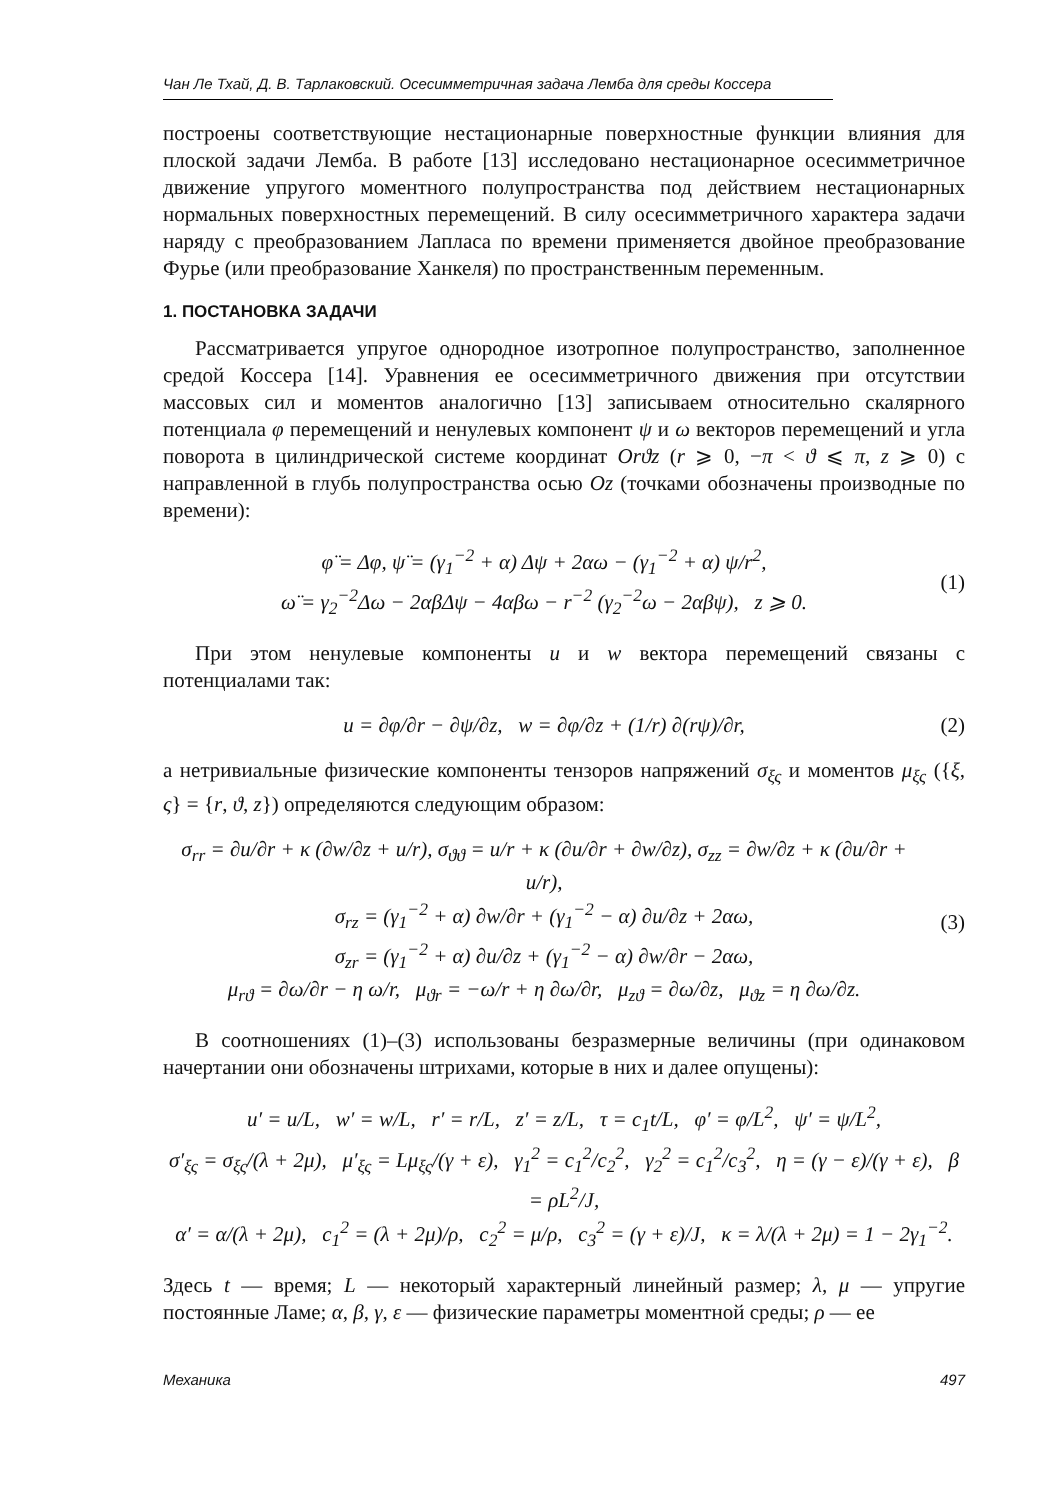Чан Ле Тхай, Д. В. Тарлаковский. Осесимметричная задача Лемба для среды Коссера
построены соответствующие нестационарные поверхностные функции влияния для плоской задачи Лемба. В работе [13] исследовано нестационарное осесимметричное движение упругого моментного полупространства под действием нестационарных нормальных поверхностных перемещений. В силу осесимметричного характера задачи наряду с преобразованием Лапласа по времени применяется двойное преобразование Фурье (или преобразование Ханкеля) по пространственным переменным.
1. ПОСТАНОВКА ЗАДАЧИ
Рассматривается упругое однородное изотропное полупространство, заполненное средой Коссера [14]. Уравнения ее осесимметричного движения при отсутствии массовых сил и моментов аналогично [13] записываем относительно скалярного потенциала φ перемещений и ненулевых компонент ψ и ω векторов перемещений и угла поворота в цилиндрической системе координат Orϑz (r ⩾ 0, −π < ϑ ⩽ π, z ⩾ 0) с направленной в глубь полупространства осью Oz (точками обозначены производные по времени):
φ̈ = Δφ, ψ̈ = (γ<sub>1</sub><sup>−2</sup> + α) Δψ + 2αω − (γ<sub>1</sub><sup>−2</sup> + α) ψ/r<sup>2</sup>,
ω̈ = γ<sub>2</sub><sup>−2</sup>Δω − 2αβΔψ − 4αβω − r<sup>−2</sup> (γ<sub>2</sub><sup>−2</sup>ω − 2αβψ), z ⩾ 0.
(1)
При этом ненулевые компоненты u и w вектора перемещений связаны с потенциалами так:
u = ∂φ/∂r − ∂ψ/∂z, w = ∂φ/∂z + (1/r) ∂(rψ)/∂r,
(2)
а нетривиальные физические компоненты тензоров напряжений σ<sub>ξς</sub> и моментов μ<sub>ξς</sub> ({ξ, ς} = {r, ϑ, z}) определяются следующим образом:
σ<sub>rr</sub> = ∂u/∂r + κ (∂w/∂z + u/r), σ<sub>ϑϑ</sub> = u/r + κ (∂u/∂r + ∂w/∂z), σ<sub>zz</sub> = ∂w/∂z + κ (∂u/∂r + u/r),
σ<sub>rz</sub> = (γ<sub>1</sub><sup>−2</sup> + α) ∂w/∂r + (γ<sub>1</sub><sup>−2</sup> − α) ∂u/∂z + 2αω,
σ<sub>zr</sub> = (γ<sub>1</sub><sup>−2</sup> + α) ∂u/∂z + (γ<sub>1</sub><sup>−2</sup> − α) ∂w/∂r − 2αω,
μ<sub>rϑ</sub> = ∂ω/∂r − η ω/r, μ<sub>ϑr</sub> = −ω/r + η ∂ω/∂r, μ<sub>zϑ</sub> = ∂ω/∂z, μ<sub>ϑz</sub> = η ∂ω/∂z.
(3)
В соотношениях (1)–(3) использованы безразмерные величины (при одинаковом начертании они обозначены штрихами, которые в них и далее опущены):
u′ = u/L, w′ = w/L, r′ = r/L, z′ = z/L, τ = c<sub>1</sub>t/L, φ′ = φ/L<sup>2</sup>, ψ′ = ψ/L<sup>2</sup>,
σ′<sub>ξς</sub> = σ<sub>ξς</sub>/(λ + 2μ), μ′<sub>ξς</sub> = Lμ<sub>ξς</sub>/(γ + ε), γ<sub>1</sub><sup>2</sup> = c<sub>1</sub><sup>2</sup>/c<sub>2</sub><sup>2</sup>, γ<sub>2</sub><sup>2</sup> = c<sub>1</sub><sup>2</sup>/c<sub>3</sub><sup>2</sup>, η = (γ − ε)/(γ + ε), β = ρL<sup>2</sup>/J,
α′ = α/(λ + 2μ), c<sub>1</sub><sup>2</sup> = (λ + 2μ)/ρ, c<sub>2</sub><sup>2</sup> = μ/ρ, c<sub>3</sub><sup>2</sup> = (γ + ε)/J, κ = λ/(λ + 2μ) = 1 − 2γ<sub>1</sub><sup>−2</sup>.
Здесь t — время; L — некоторый характерный линейный размер; λ, μ — упругие постоянные Ламе; α, β, γ, ε — физические параметры моментной среды; ρ — ее
Механика 497